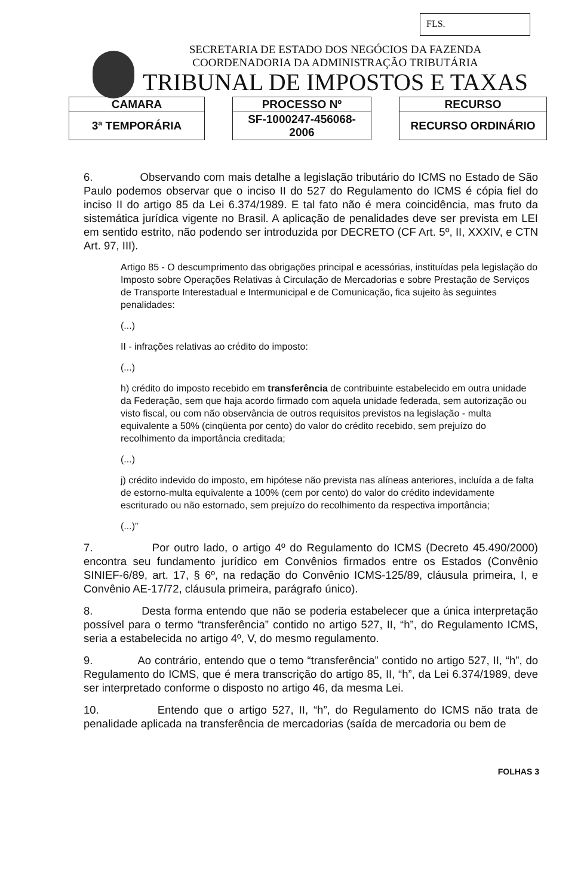FLS.
SECRETARIA DE ESTADO DOS NEGÓCIOS DA FAZENDA
COORDENADORIA DA ADMINISTRAÇÃO TRIBUTÁRIA
TRIBUNAL DE IMPOSTOS E TAXAS
| CAMARA | | PROCESSO Nº | | RECURSO |
| 3ª TEMPORÁRIA | | SF-1000247-456068-2006 | | RECURSO ORDINÁRIO |
6. Observando com mais detalhe a legislação tributário do ICMS no Estado de São Paulo podemos observar que o inciso II do 527 do Regulamento do ICMS é cópia fiel do inciso II do artigo 85 da Lei 6.374/1989. E tal fato não é mera coincidência, mas fruto da sistemática jurídica vigente no Brasil. A aplicação de penalidades deve ser prevista em LEI em sentido estrito, não podendo ser introduzida por DECRETO (CF Art. 5º, II, XXXIV, e CTN Art. 97, III).
Artigo 85 - O descumprimento das obrigações principal e acessórias, instituídas pela legislação do Imposto sobre Operações Relativas à Circulação de Mercadorias e sobre Prestação de Serviços de Transporte Interestadual e Intermunicipal e de Comunicação, fica sujeito às seguintes penalidades:
(...)
II - infrações relativas ao crédito do imposto:
(...)
h) crédito do imposto recebido em transferência de contribuinte estabelecido em outra unidade da Federação, sem que haja acordo firmado com aquela unidade federada, sem autorização ou visto fiscal, ou com não observância de outros requisitos previstos na legislação - multa equivalente a 50% (cinqüenta por cento) do valor do crédito recebido, sem prejuízo do recolhimento da importância creditada;
(...)
j) crédito indevido do imposto, em hipótese não prevista nas alíneas anteriores, incluída a de falta de estorno-multa equivalente a 100% (cem por cento) do valor do crédito indevidamente escriturado ou não estornado, sem prejuízo do recolhimento da respectiva importância;
(...)”
7. Por outro lado, o artigo 4º do Regulamento do ICMS (Decreto 45.490/2000) encontra seu fundamento jurídico em Convênios firmados entre os Estados (Convênio SINIEF-6/89, art. 17, § 6º, na redação do Convênio ICMS-125/89, cláusula primeira, I, e Convênio AE-17/72, cláusula primeira, parágrafo único).
8. Desta forma entendo que não se poderia estabelecer que a única interpretação possível para o termo “transferência” contido no artigo 527, II, “h”, do Regulamento ICMS, seria a estabelecida no artigo 4º, V, do mesmo regulamento.
9. Ao contrário, entendo que o temo “transferência” contido no artigo 527, II, “h”, do Regulamento do ICMS, que é mera transcrição do artigo 85, II, “h”, da Lei 6.374/1989, deve ser interpretado conforme o disposto no artigo 46, da mesma Lei.
10. Entendo que o artigo 527, II, “h”, do Regulamento do ICMS não trata de penalidade aplicada na transferência de mercadorias (saída de mercadoria ou bem de
FOLHAS 3